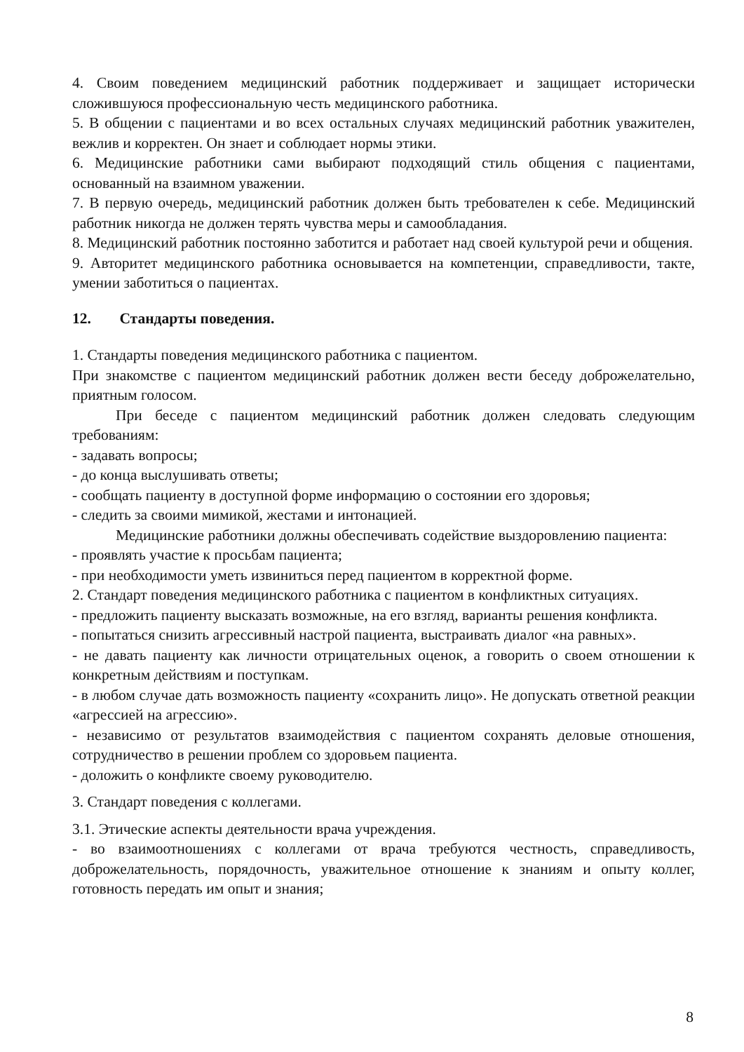4. Своим поведением медицинский работник поддерживает и защищает исторически сложившуюся профессиональную честь медицинского работника.
5. В общении с пациентами и во всех остальных случаях медицинский работник уважителен, вежлив и корректен. Он знает и соблюдает нормы этики.
6. Медицинские работники сами выбирают подходящий стиль общения с пациентами, основанный на взаимном уважении.
7. В первую очередь, медицинский работник должен быть требователен к себе. Медицинский работник никогда не должен терять чувства меры и самообладания.
8. Медицинский работник постоянно заботится и работает над своей культурой речи и общения.
9. Авторитет медицинского работника основывается на компетенции, справедливости, такте, умении заботиться о пациентах.
12. Стандарты поведения.
1. Стандарты поведения медицинского работника с пациентом.
При знакомстве с пациентом медицинский работник должен вести беседу доброжелательно, приятным голосом.
При беседе с пациентом медицинский работник должен следовать следующим требованиям:
- задавать вопросы;
- до конца выслушивать ответы;
- сообщать пациенту в доступной форме информацию о состоянии его здоровья;
- следить за своими мимикой, жестами и интонацией.
Медицинские работники должны обеспечивать содействие выздоровлению пациента:
- проявлять участие к просьбам пациента;
- при необходимости уметь извиниться перед пациентом в корректной форме.
2. Стандарт поведения медицинского работника с пациентом в конфликтных ситуациях.
- предложить пациенту высказать возможные, на его взгляд, варианты решения конфликта.
- попытаться снизить агрессивный настрой пациента, выстраивать диалог «на равных».
- не давать пациенту как личности отрицательных оценок, а говорить о своем отношении к конкретным действиям и поступкам.
- в любом случае дать возможность пациенту «сохранить лицо». Не допускать ответной реакции «агрессией на агрессию».
- независимо от результатов взаимодействия с пациентом сохранять деловые отношения, сотрудничество в решении проблем со здоровьем пациента.
- доложить о конфликте своему руководителю.
3. Стандарт поведения с коллегами.
3.1. Этические аспекты деятельности врача учреждения.
- во взаимоотношениях с коллегами от врача требуются честность, справедливость, доброжелательность, порядочность, уважительное отношение к знаниям и опыту коллег, готовность передать им опыт и знания;
8